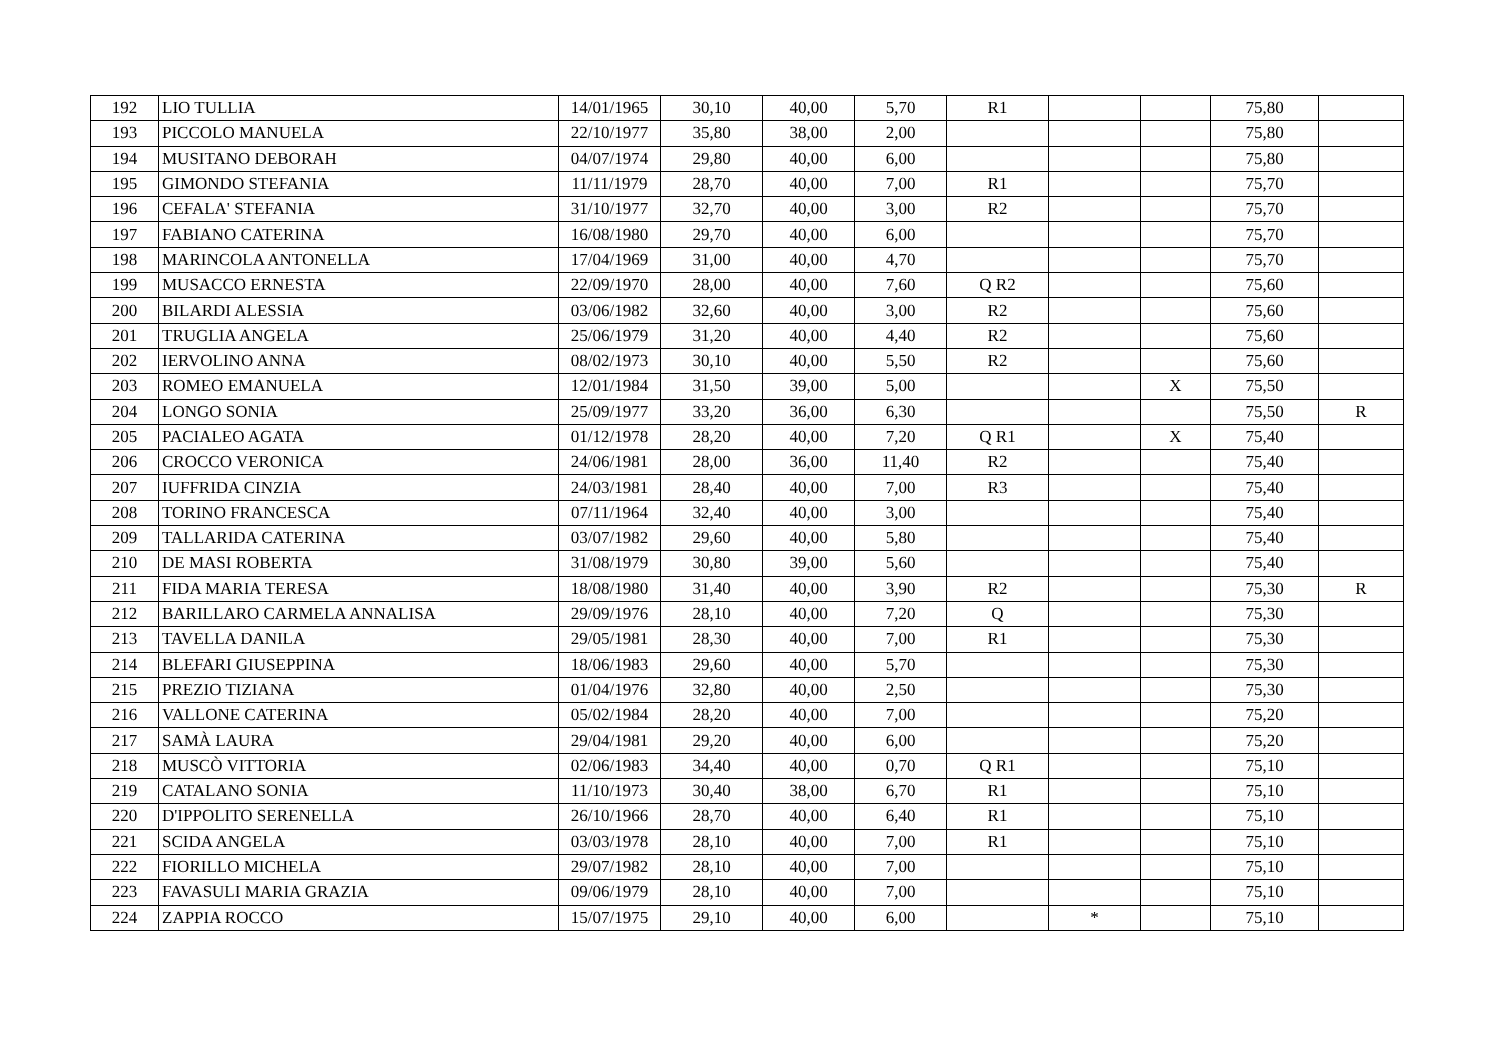| 192 | LIO TULLIA | 14/01/1965 | 30,10 | 40,00 | 5,70 | R1 | | | 75,80 | |
| 193 | PICCOLO MANUELA | 22/10/1977 | 35,80 | 38,00 | 2,00 | | | | 75,80 | |
| 194 | MUSITANO DEBORAH | 04/07/1974 | 29,80 | 40,00 | 6,00 | | | | 75,80 | |
| 195 | GIMONDO STEFANIA | 11/11/1979 | 28,70 | 40,00 | 7,00 | R1 | | | 75,70 | |
| 196 | CEFALA' STEFANIA | 31/10/1977 | 32,70 | 40,00 | 3,00 | R2 | | | 75,70 | |
| 197 | FABIANO CATERINA | 16/08/1980 | 29,70 | 40,00 | 6,00 | | | | 75,70 | |
| 198 | MARINCOLA ANTONELLA | 17/04/1969 | 31,00 | 40,00 | 4,70 | | | | 75,70 | |
| 199 | MUSACCO ERNESTA | 22/09/1970 | 28,00 | 40,00 | 7,60 | Q R2 | | | 75,60 | |
| 200 | BILARDI ALESSIA | 03/06/1982 | 32,60 | 40,00 | 3,00 | R2 | | | 75,60 | |
| 201 | TRUGLIA ANGELA | 25/06/1979 | 31,20 | 40,00 | 4,40 | R2 | | | 75,60 | |
| 202 | IERVOLINO ANNA | 08/02/1973 | 30,10 | 40,00 | 5,50 | R2 | | | 75,60 | |
| 203 | ROMEO EMANUELA | 12/01/1984 | 31,50 | 39,00 | 5,00 | | | X | 75,50 | |
| 204 | LONGO SONIA | 25/09/1977 | 33,20 | 36,00 | 6,30 | | | | 75,50 | R |
| 205 | PACIALEO AGATA | 01/12/1978 | 28,20 | 40,00 | 7,20 | Q R1 | | X | 75,40 | |
| 206 | CROCCO VERONICA | 24/06/1981 | 28,00 | 36,00 | 11,40 | R2 | | | 75,40 | |
| 207 | IUFFRIDA CINZIA | 24/03/1981 | 28,40 | 40,00 | 7,00 | R3 | | | 75,40 | |
| 208 | TORINO FRANCESCA | 07/11/1964 | 32,40 | 40,00 | 3,00 | | | | 75,40 | |
| 209 | TALLARIDA CATERINA | 03/07/1982 | 29,60 | 40,00 | 5,80 | | | | 75,40 | |
| 210 | DE MASI ROBERTA | 31/08/1979 | 30,80 | 39,00 | 5,60 | | | | 75,40 | |
| 211 | FIDA MARIA TERESA | 18/08/1980 | 31,40 | 40,00 | 3,90 | R2 | | | 75,30 | R |
| 212 | BARILLARO CARMELA ANNALISA | 29/09/1976 | 28,10 | 40,00 | 7,20 | Q | | | 75,30 | |
| 213 | TAVELLA DANILA | 29/05/1981 | 28,30 | 40,00 | 7,00 | R1 | | | 75,30 | |
| 214 | BLEFARI GIUSEPPINA | 18/06/1983 | 29,60 | 40,00 | 5,70 | | | | 75,30 | |
| 215 | PREZIO TIZIANA | 01/04/1976 | 32,80 | 40,00 | 2,50 | | | | 75,30 | |
| 216 | VALLONE CATERINA | 05/02/1984 | 28,20 | 40,00 | 7,00 | | | | 75,20 | |
| 217 | SAMÀ LAURA | 29/04/1981 | 29,20 | 40,00 | 6,00 | | | | 75,20 | |
| 218 | MUSCÒ VITTORIA | 02/06/1983 | 34,40 | 40,00 | 0,70 | Q R1 | | | 75,10 | |
| 219 | CATALANO SONIA | 11/10/1973 | 30,40 | 38,00 | 6,70 | R1 | | | 75,10 | |
| 220 | D'IPPOLITO SERENELLA | 26/10/1966 | 28,70 | 40,00 | 6,40 | R1 | | | 75,10 | |
| 221 | SCIDA ANGELA | 03/03/1978 | 28,10 | 40,00 | 7,00 | R1 | | | 75,10 | |
| 222 | FIORILLO MICHELA | 29/07/1982 | 28,10 | 40,00 | 7,00 | | | | 75,10 | |
| 223 | FAVASULI MARIA GRAZIA | 09/06/1979 | 28,10 | 40,00 | 7,00 | | | | 75,10 | |
| 224 | ZAPPIA ROCCO | 15/07/1975 | 29,10 | 40,00 | 6,00 | | * | | 75,10 | |